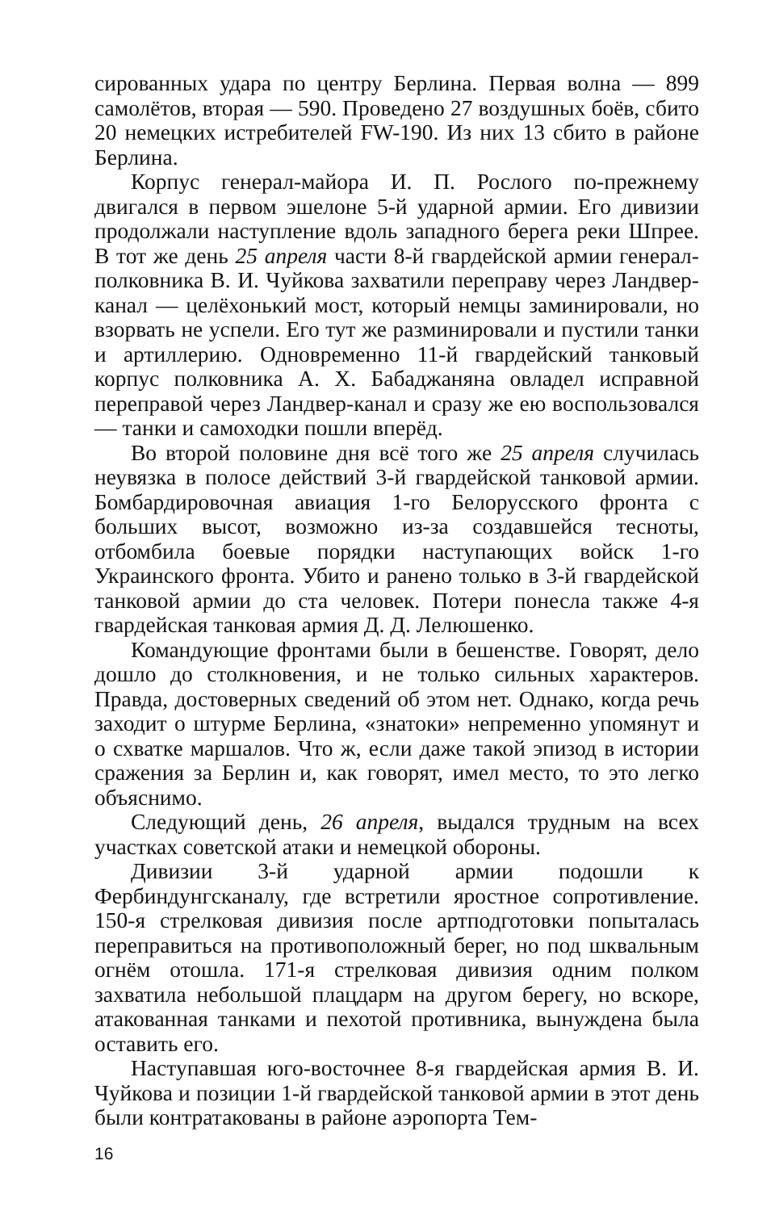сированных удара по центру Берлина. Первая волна — 899 самолётов, вторая — 590. Проведено 27 воздушных боёв, сбито 20 немецких истребителей FW-190. Из них 13 сбито в районе Берлина.
Корпус генерал-майора И. П. Рослого по-прежнему двигался в первом эшелоне 5-й ударной армии. Его дивизии продолжали наступление вдоль западного берега реки Шпрее. В тот же день 25 апреля части 8-й гвардейской армии генерал-полковника В. И. Чуйкова захватили переправу через Ландвер-канал — целёхонький мост, который немцы заминировали, но взорвать не успели. Его тут же разминировали и пустили танки и артиллерию. Одновременно 11-й гвардейский танковый корпус полковника А. Х. Бабаджаняна овладел исправной переправой через Ландвер-канал и сразу же ею воспользовался — танки и самоходки пошли вперёд.
Во второй половине дня всё того же 25 апреля случилась неувязка в полосе действий 3-й гвардейской танковой армии. Бомбардировочная авиация 1-го Белорусского фронта с больших высот, возможно из-за создавшейся тесноты, отбомбила боевые порядки наступающих войск 1-го Украинского фронта. Убито и ранено только в 3-й гвардейской танковой армии до ста человек. Потери понесла также 4-я гвардейская танковая армия Д. Д. Лелюшенко.
Командующие фронтами были в бешенстве. Говорят, дело дошло до столкновения, и не только сильных характеров. Правда, достоверных сведений об этом нет. Однако, когда речь заходит о штурме Берлина, «знатоки» непременно упомянут и о схватке маршалов. Что ж, если даже такой эпизод в истории сражения за Берлин и, как говорят, имел место, то это легко объяснимо.
Следующий день, 26 апреля, выдался трудным на всех участках советской атаки и немецкой обороны.
Дивизии 3-й ударной армии подошли к Фербиндунгсканалу, где встретили яростное сопротивление. 150-я стрелковая дивизия после артподготовки попыталась переправиться на противоположный берег, но под шквальным огнём отошла. 171-я стрелковая дивизия одним полком захватила небольшой плацдарм на другом берегу, но вскоре, атакованная танками и пехотой противника, вынуждена была оставить его.
Наступавшая юго-восточнее 8-я гвардейская армия В. И. Чуйкова и позиции 1-й гвардейской танковой армии в этот день были контратакованы в районе аэропорта Тем-
16